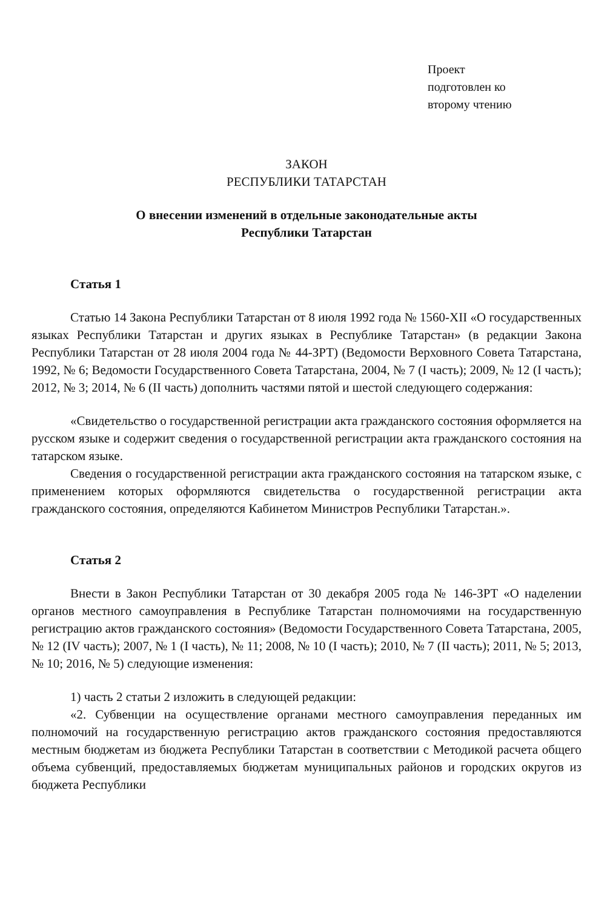Проект
подготовлен ко
второму чтению
ЗАКОН
РЕСПУБЛИКИ ТАТАРСТАН
О внесении изменений в отдельные законодательные акты
Республики Татарстан
Статья 1
Статью 14 Закона Республики Татарстан от 8 июля 1992 года № 1560-XII «О государственных языках Республики Татарстан и других языках в Республике Татарстан» (в редакции Закона Республики Татарстан от 28 июля 2004 года № 44-ЗРТ) (Ведомости Верховного Совета Татарстана, 1992, № 6; Ведомости Государственного Совета Татарстана, 2004, № 7 (I часть); 2009, № 12 (I часть); 2012, № 3; 2014, № 6 (II часть) дополнить частями пятой и шестой следующего содержания:
«Свидетельство о государственной регистрации акта гражданского состояния оформляется на русском языке и содержит сведения о государственной регистрации акта гражданского состояния на татарском языке.
Сведения о государственной регистрации акта гражданского состояния на татарском языке, с применением которых оформляются свидетельства о государственной регистрации акта гражданского состояния, определяются Кабинетом Министров Республики Татарстан.».
Статья 2
Внести в Закон Республики Татарстан от 30 декабря 2005 года № 146-ЗРТ «О наделении органов местного самоуправления в Республике Татарстан полномочиями на государственную регистрацию актов гражданского состояния» (Ведомости Государственного Совета Татарстана, 2005, № 12 (IV часть); 2007, № 1 (I часть), № 11; 2008, № 10 (I часть); 2010, № 7 (II часть); 2011, № 5; 2013, № 10; 2016, № 5) следующие изменения:
1) часть 2 статьи 2 изложить в следующей редакции:
«2. Субвенции на осуществление органами местного самоуправления переданных им полномочий на государственную регистрацию актов гражданского состояния предоставляются местным бюджетам из бюджета Республики Татарстан в соответствии с Методикой расчета общего объема субвенций, предоставляемых бюджетам муниципальных районов и городских округов из бюджета Республики